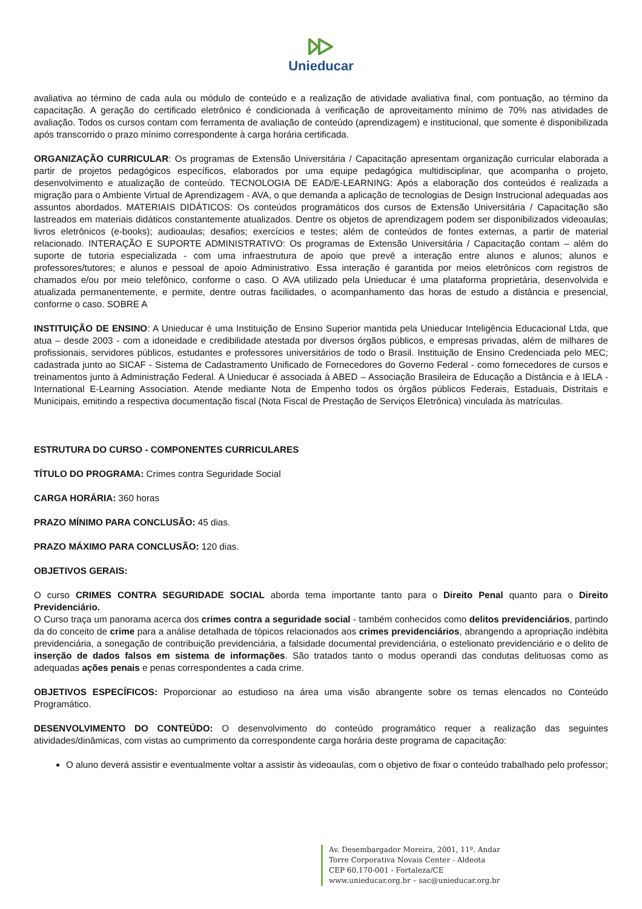Unieducar
avaliativa ao término de cada aula ou módulo de conteúdo e a realização de atividade avaliativa final, com pontuação, ao término da capacitação. A geração do certificado eletrônico é condicionada à verificação de aproveitamento mínimo de 70% nas atividades de avaliação. Todos os cursos contam com ferramenta de avaliação de conteúdo (aprendizagem) e institucional, que somente é disponibilizada após transcorrido o prazo mínimo correspondente à carga horária certificada.
ORGANIZAÇÃO CURRICULAR: Os programas de Extensão Universitária / Capacitação apresentam organização curricular elaborada a partir de projetos pedagógicos específicos, elaborados por uma equipe pedagógica multidisciplinar, que acompanha o projeto, desenvolvimento e atualização de conteúdo. TECNOLOGIA DE EAD/E-LEARNING: Após a elaboração dos conteúdos é realizada a migração para o Ambiente Virtual de Aprendizagem - AVA, o que demanda a aplicação de tecnologias de Design Instrucional adequadas aos assuntos abordados. MATERIAIS DIDÁTICOS: Os conteúdos programáticos dos cursos de Extensão Universitária / Capacitação são lastreados em materiais didáticos constantemente atualizados. Dentre os objetos de aprendizagem podem ser disponibilizados videoaulas; livros eletrônicos (e-books); audioaulas; desafios; exercícios e testes; além de conteúdos de fontes externas, a partir de material relacionado. INTERAÇÃO E SUPORTE ADMINISTRATIVO: Os programas de Extensão Universitária / Capacitação contam – além do suporte de tutoria especializada - com uma infraestrutura de apoio que prevê a interação entre alunos e alunos; alunos e professores/tutores; e alunos e pessoal de apoio Administrativo. Essa interação é garantida por meios eletrônicos com registros de chamados e/ou por meio telefônico, conforme o caso. O AVA utilizado pela Unieducar é uma plataforma proprietária, desenvolvida e atualizada permanentemente, e permite, dentre outras facilidades, o acompanhamento das horas de estudo a distância e presencial, conforme o caso. SOBRE A
INSTITUIÇÃO DE ENSINO: A Unieducar é uma Instituição de Ensino Superior mantida pela Unieducar Inteligência Educacional Ltda, que atua – desde 2003 - com a idoneidade e credibilidade atestada por diversos órgãos públicos, e empresas privadas, além de milhares de profissionais, servidores públicos, estudantes e professores universitários de todo o Brasil. Instituição de Ensino Credenciada pelo MEC; cadastrada junto ao SICAF - Sistema de Cadastramento Unificado de Fornecedores do Governo Federal - como fornecedores de cursos e treinamentos junto à Administração Federal. A Unieducar é associada à ABED – Associação Brasileira de Educação a Distância e à IELA - International E-Learning Association. Atende mediante Nota de Empenho todos os órgãos públicos Federais, Estaduais, Distritais e Municipais, emitindo a respectiva documentação fiscal (Nota Fiscal de Prestação de Serviços Eletrônica) vinculada às matrículas.
ESTRUTURA DO CURSO - COMPONENTES CURRICULARES
TÍTULO DO PROGRAMA: Crimes contra Seguridade Social
CARGA HORÁRIA: 360 horas
PRAZO MÍNIMO PARA CONCLUSÃO: 45 dias.
PRAZO MÁXIMO PARA CONCLUSÃO: 120 dias.
OBJETIVOS GERAIS:
O curso CRIMES CONTRA SEGURIDADE SOCIAL aborda tema importante tanto para o Direito Penal quanto para o Direito Previdenciário.
O Curso traça um panorama acerca dos crimes contra a seguridade social - também conhecidos como delitos previdenciários, partindo da do conceito de crime para a análise detalhada de tópicos relacionados aos crimes previdenciários, abrangendo a apropriação indébita previdenciária, a sonegação de contribuição previdenciária, a falsidade documental previdenciária, o estelionato previdenciário e o delito de inserção de dados falsos em sistema de informações. São tratados tanto o modus operandi das condutas delituosas como as adequadas ações penais e penas correspondentes a cada crime.
OBJETIVOS ESPECÍFICOS: Proporcionar ao estudioso na área uma visão abrangente sobre os temas elencados no Conteúdo Programático.
DESENVOLVIMENTO DO CONTEÚDO: O desenvolvimento do conteúdo programático requer a realização das seguintes atividades/dinâmicas, com vistas ao cumprimento da correspondente carga horária deste programa de capacitação:
O aluno deverá assistir e eventualmente voltar a assistir às videoaulas, com o objetivo de fixar o conteúdo trabalhado pelo professor;
Av. Desembargador Moreira, 2001, 11º. Andar
Torre Corporativa Novais Center - Aldeota
CEP 60.170-001 - Fortaleza/CE
www.unieducar.org.br – sac@unieducar.org.br